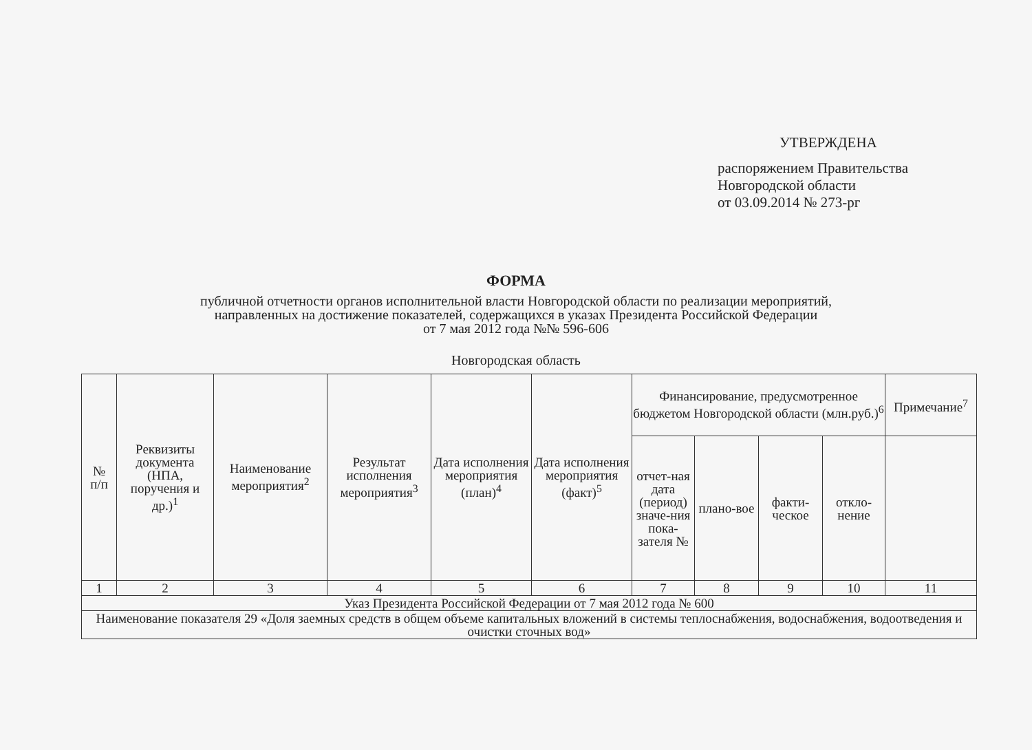УТВЕРЖДЕНА
распоряжением Правительства
Новгородской области
от 03.09.2014 № 273-рг
ФОРМА
публичной отчетности органов исполнительной власти Новгородской области по реализации мероприятий,
направленных на достижение показателей, содержащихся в указах Президента Российской Федерации
от 7 мая 2012 года №№ 596-606
Новгородская область
| № п/п | Реквизиты документа (НПА, поручения и др.)<sup>1</sup> | Наименование мероприятия<sup>2</sup> | Результат исполнения мероприятия<sup>3</sup> | Дата исполнения мероприятия (план)<sup>4</sup> | Дата исполнения мероприятия (факт)<sup>5</sup> | Финансирование, предусмотренное бюджетом Новгородской области (млн.руб.)<sup>6</sup> | | | | Примечание<sup>7</sup> |
| --- | --- | --- | --- | --- | --- | --- | --- | --- | --- | --- |
| | | | | | | отчет-ная дата (период) значе-ния пока-зателя № | плано-вое | факти-ческое | откло-нение | |
| 1 | 2 | 3 | 4 | 5 | 6 | 7 | 8 | 9 | 10 | 11 |
| Указ Президента Российской Федерации от 7 мая 2012 года № 600 | | | | | | | | | | |
| Наименование показателя 29 «Доля заемных средств в общем объеме капитальных вложений в системы теплоснабжения, водоснабжения, водоотведения и очистки сточных вод» | | | | | | | | | | |